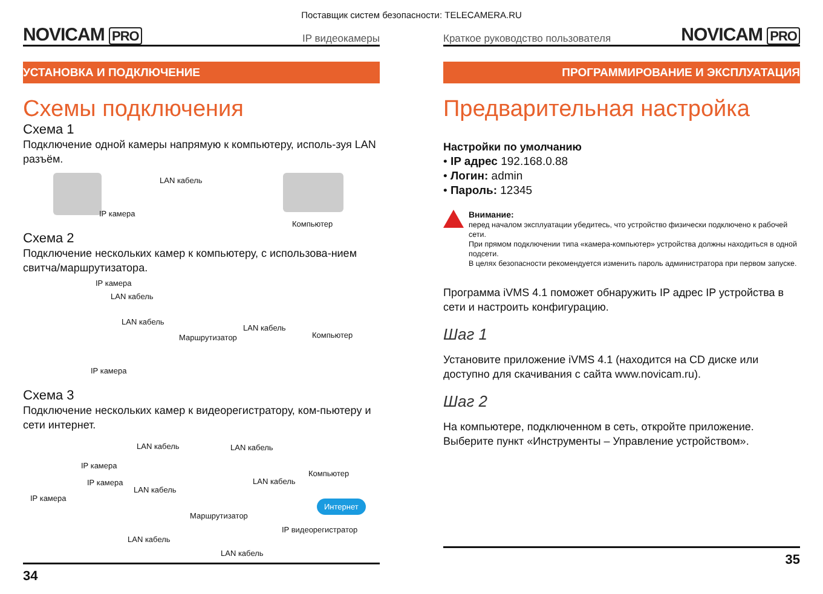Поставщик систем безопасности: TELECAMERA.RU
NOVICAM PRO
IP видеокамеры
УСТАНОВКА И ПОДКЛЮЧЕНИЕ
Схемы подключения
Схема 1
Подключение одной камеры напрямую к компьютеру, исполь-зуя LAN разъём.
LAN кабель
IP камера
Компьютер
Схема 2
Подключение нескольких камер к компьютеру, с использова-нием свитча/маршрутизатора.
IP камера
LAN кабель
LAN кабель
Маршрутизатор
LAN кабель
Компьютер
IP камера
Схема 3
Подключение нескольких камер к видеорегистратору, ком-пьютеру и сети интернет.
LAN кабель LAN кабель
IP камера
Компьютер
IP камера
LAN кабель
LAN кабель
IP камера
Интернет
Маршрутизатор
IP видеорегистратор
LAN кабель
LAN кабель
34
Краткое руководство пользователя
NOVICAM PRO
ПРОГРАММИРОВАНИЕ И ЭКСПЛУАТАЦИЯ
Предварительная настройка
Настройки по умолчанию
• IP адрес 192.168.0.88
• Логин: admin
• Пароль: 12345
Внимание:
перед началом эксплуатации убедитесь, что устройство физически подключено к рабочей сети.
При прямом подключении типа «камера-компьютер» устройства должны находиться в одной подсети.
В целях безопасности рекомендуется изменить пароль администратора при первом запуске.
Программа iVMS 4.1 поможет обнаружить IP адрес IP устройства в сети и настроить конфигурацию.
Шаг 1
Установите приложение iVMS 4.1 (находится на CD диске или доступно для скачивания с сайта www.novicam.ru).
Шаг 2
На компьютере, подключенном в сеть, откройте приложение. Выберите пункт «Инструменты – Управление устройством».
35